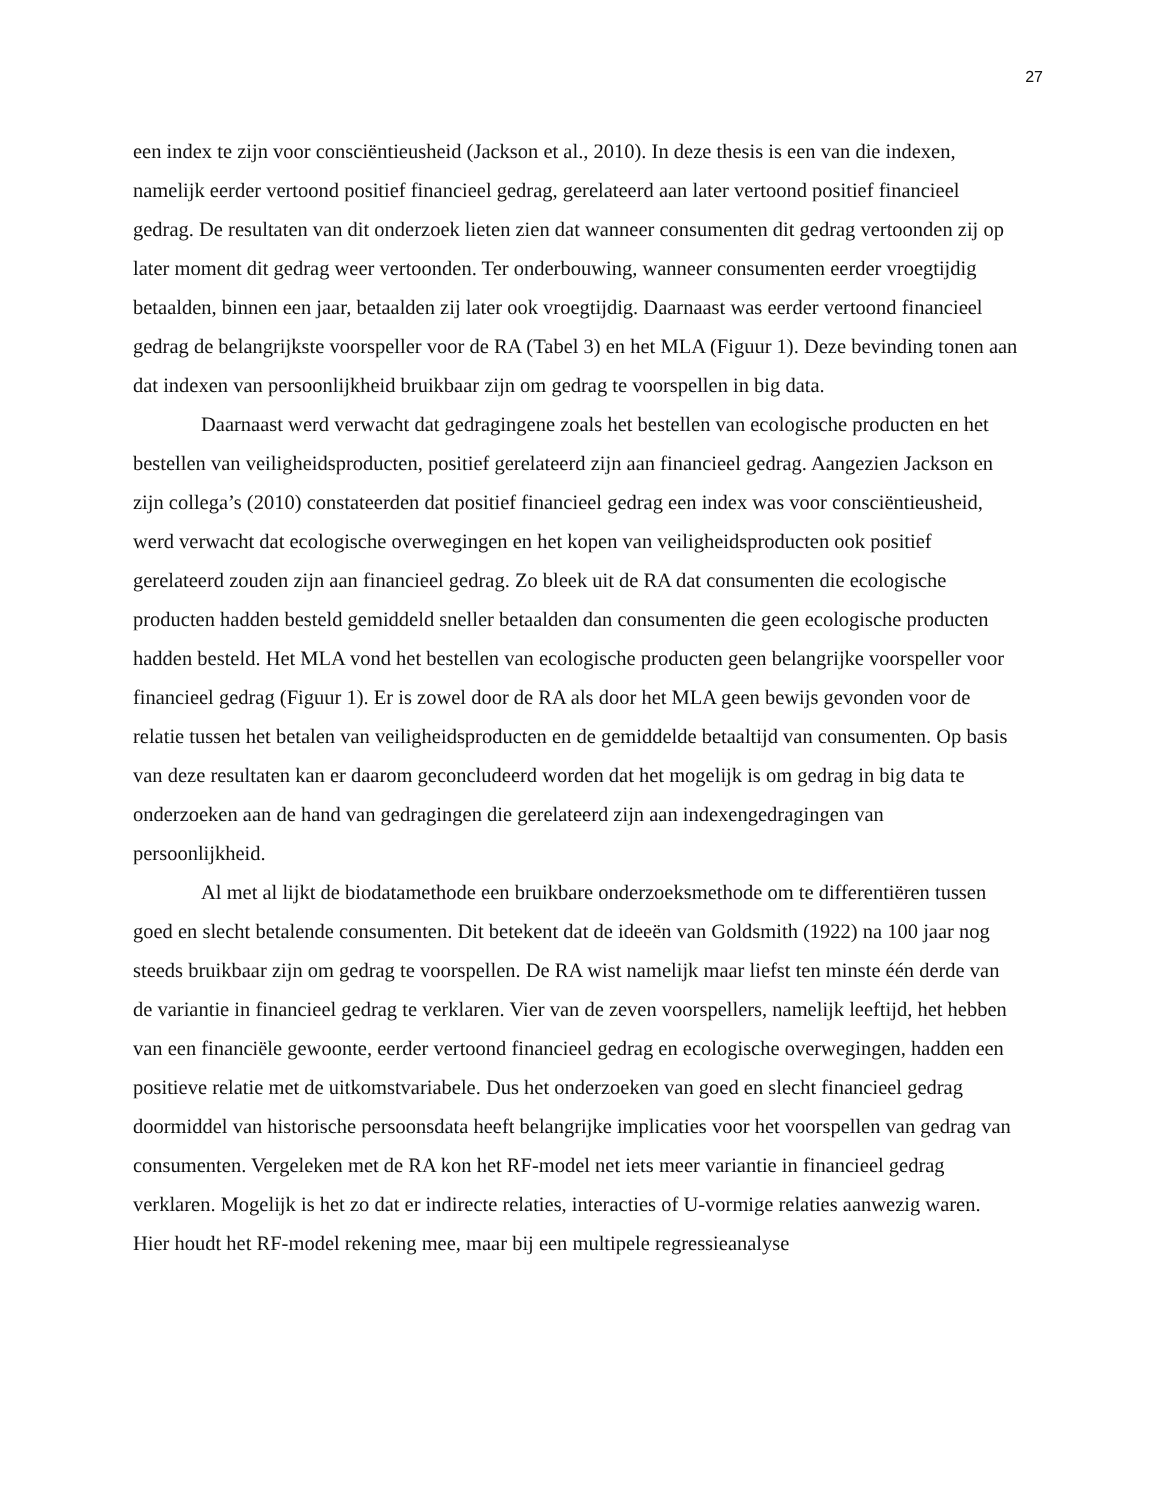27
een index te zijn voor consciëntieusheid (Jackson et al., 2010). In deze thesis is een van die indexen, namelijk eerder vertoond positief financieel gedrag, gerelateerd aan later vertoond positief financieel gedrag. De resultaten van dit onderzoek lieten zien dat wanneer consumenten dit gedrag vertoonden zij op later moment dit gedrag weer vertoonden. Ter onderbouwing, wanneer consumenten eerder vroegtijdig betaalden, binnen een jaar, betaalden zij later ook vroegtijdig. Daarnaast was eerder vertoond financieel gedrag de belangrijkste voorspeller voor de RA (Tabel 3) en het MLA (Figuur 1). Deze bevinding tonen aan dat indexen van persoonlijkheid bruikbaar zijn om gedrag te voorspellen in big data.
Daarnaast werd verwacht dat gedragingene zoals het bestellen van ecologische producten en het bestellen van veiligheidsproducten, positief gerelateerd zijn aan financieel gedrag. Aangezien Jackson en zijn collega’s (2010) constateerden dat positief financieel gedrag een index was voor consciëntieusheid, werd verwacht dat ecologische overwegingen en het kopen van veiligheidsproducten ook positief gerelateerd zouden zijn aan financieel gedrag. Zo bleek uit de RA dat consumenten die ecologische producten hadden besteld gemiddeld sneller betaalden dan consumenten die geen ecologische producten hadden besteld. Het MLA vond het bestellen van ecologische producten geen belangrijke voorspeller voor financieel gedrag (Figuur 1). Er is zowel door de RA als door het MLA geen bewijs gevonden voor de relatie tussen het betalen van veiligheidsproducten en de gemiddelde betaaltijd van consumenten. Op basis van deze resultaten kan er daarom geconcludeerd worden dat het mogelijk is om gedrag in big data te onderzoeken aan de hand van gedragingen die gerelateerd zijn aan indexengedragingen van persoonlijkheid.
Al met al lijkt de biodatamethode een bruikbare onderzoeksmethode om te differentiëren tussen goed en slecht betalende consumenten. Dit betekent dat de ideeën van Goldsmith (1922) na 100 jaar nog steeds bruikbaar zijn om gedrag te voorspellen. De RA wist namelijk maar liefst ten minste één derde van de variantie in financieel gedrag te verklaren. Vier van de zeven voorspellers, namelijk leeftijd, het hebben van een financiële gewoonte, eerder vertoond financieel gedrag en ecologische overwegingen, hadden een positieve relatie met de uitkomstvariabele. Dus het onderzoeken van goed en slecht financieel gedrag doormiddel van historische persoonsdata heeft belangrijke implicaties voor het voorspellen van gedrag van consumenten. Vergeleken met de RA kon het RF-model net iets meer variantie in financieel gedrag verklaren. Mogelijk is het zo dat er indirecte relaties, interacties of U-vormige relaties aanwezig waren. Hier houdt het RF-model rekening mee, maar bij een multipele regressieanalyse